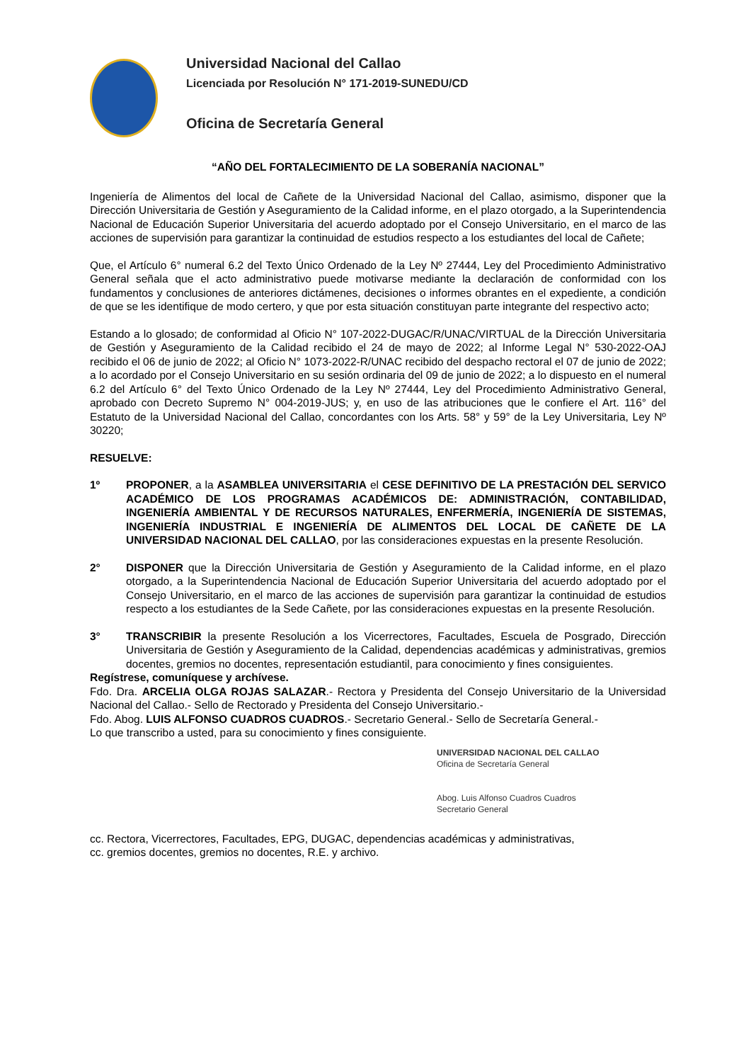Universidad Nacional del Callao
Licenciada por Resolución N° 171-2019-SUNEDU/CD
Oficina de Secretaría General
“AÑO DEL FORTALECIMIENTO DE LA SOBERANÍA NACIONAL”
Ingeniería de Alimentos del local de Cañete de la Universidad Nacional del Callao, asimismo, disponer que la Dirección Universitaria de Gestión y Aseguramiento de la Calidad informe, en el plazo otorgado, a la Superintendencia Nacional de Educación Superior Universitaria del acuerdo adoptado por el Consejo Universitario, en el marco de las acciones de supervisión para garantizar la continuidad de estudios respecto a los estudiantes del local de Cañete;
Que, el Artículo 6° numeral 6.2 del Texto Único Ordenado de la Ley Nº 27444, Ley del Procedimiento Administrativo General señala que el acto administrativo puede motivarse mediante la declaración de conformidad con los fundamentos y conclusiones de anteriores dictámenes, decisiones o informes obrantes en el expediente, a condición de que se les identifique de modo certero, y que por esta situación constituyan parte integrante del respectivo acto;
Estando a lo glosado; de conformidad al Oficio N° 107-2022-DUGAC/R/UNAC/VIRTUAL de la Dirección Universitaria de Gestión y Aseguramiento de la Calidad recibido el 24 de mayo de 2022; al Informe Legal N° 530-2022-OAJ recibido el 06 de junio de 2022; al Oficio N° 1073-2022-R/UNAC recibido del despacho rectoral el 07 de junio de 2022; a lo acordado por el Consejo Universitario en su sesión ordinaria del 09 de junio de 2022; a lo dispuesto en el numeral 6.2 del Artículo 6° del Texto Único Ordenado de la Ley Nº 27444, Ley del Procedimiento Administrativo General, aprobado con Decreto Supremo N° 004-2019-JUS; y, en uso de las atribuciones que le confiere el Art. 116° del Estatuto de la Universidad Nacional del Callao, concordantes con los Arts. 58° y 59° de la Ley Universitaria, Ley Nº 30220;
RESUELVE:
1º PROPONER, a la ASAMBLEA UNIVERSITARIA el CESE DEFINITIVO DE LA PRESTACIÓN DEL SERVICO ACADÉMICO DE LOS PROGRAMAS ACADÉMICOS DE: ADMINISTRACIÓN, CONTABILIDAD, INGENIERÍA AMBIENTAL Y DE RECURSOS NATURALES, ENFERMERÍA, INGENIERÍA DE SISTEMAS, INGENIERÍA INDUSTRIAL E INGENIERÍA DE ALIMENTOS DEL LOCAL DE CAÑETE DE LA UNIVERSIDAD NACIONAL DEL CALLAO, por las consideraciones expuestas en la presente Resolución.
2° DISPONER que la Dirección Universitaria de Gestión y Aseguramiento de la Calidad informe, en el plazo otorgado, a la Superintendencia Nacional de Educación Superior Universitaria del acuerdo adoptado por el Consejo Universitario, en el marco de las acciones de supervisión para garantizar la continuidad de estudios respecto a los estudiantes de la Sede Cañete, por las consideraciones expuestas en la presente Resolución.
3° TRANSCRIBIR la presente Resolución a los Vicerrectores, Facultades, Escuela de Posgrado, Dirección Universitaria de Gestión y Aseguramiento de la Calidad, dependencias académicas y administrativas, gremios docentes, gremios no docentes, representación estudiantil, para conocimiento y fines consiguientes.
Regístrese, comuníquese y archívese.
Fdo. Dra. ARCELIA OLGA ROJAS SALAZAR.- Rectora y Presidenta del Consejo Universitario de la Universidad Nacional del Callao.- Sello de Rectorado y Presidenta del Consejo Universitario.-
Fdo. Abog. LUIS ALFONSO CUADROS CUADROS.- Secretario General.- Sello de Secretaría General.-
Lo que transcribo a usted, para su conocimiento y fines consiguiente.
UNIVERSIDAD NACIONAL DEL CALLAO
Oficina de Secretaría General
Abog. Luis Alfonso Cuadros Cuadros
Secretario General
cc. Rectora, Vicerrectores, Facultades, EPG, DUGAC, dependencias académicas y administrativas,
cc. gremios docentes, gremios no docentes, R.E. y archivo.